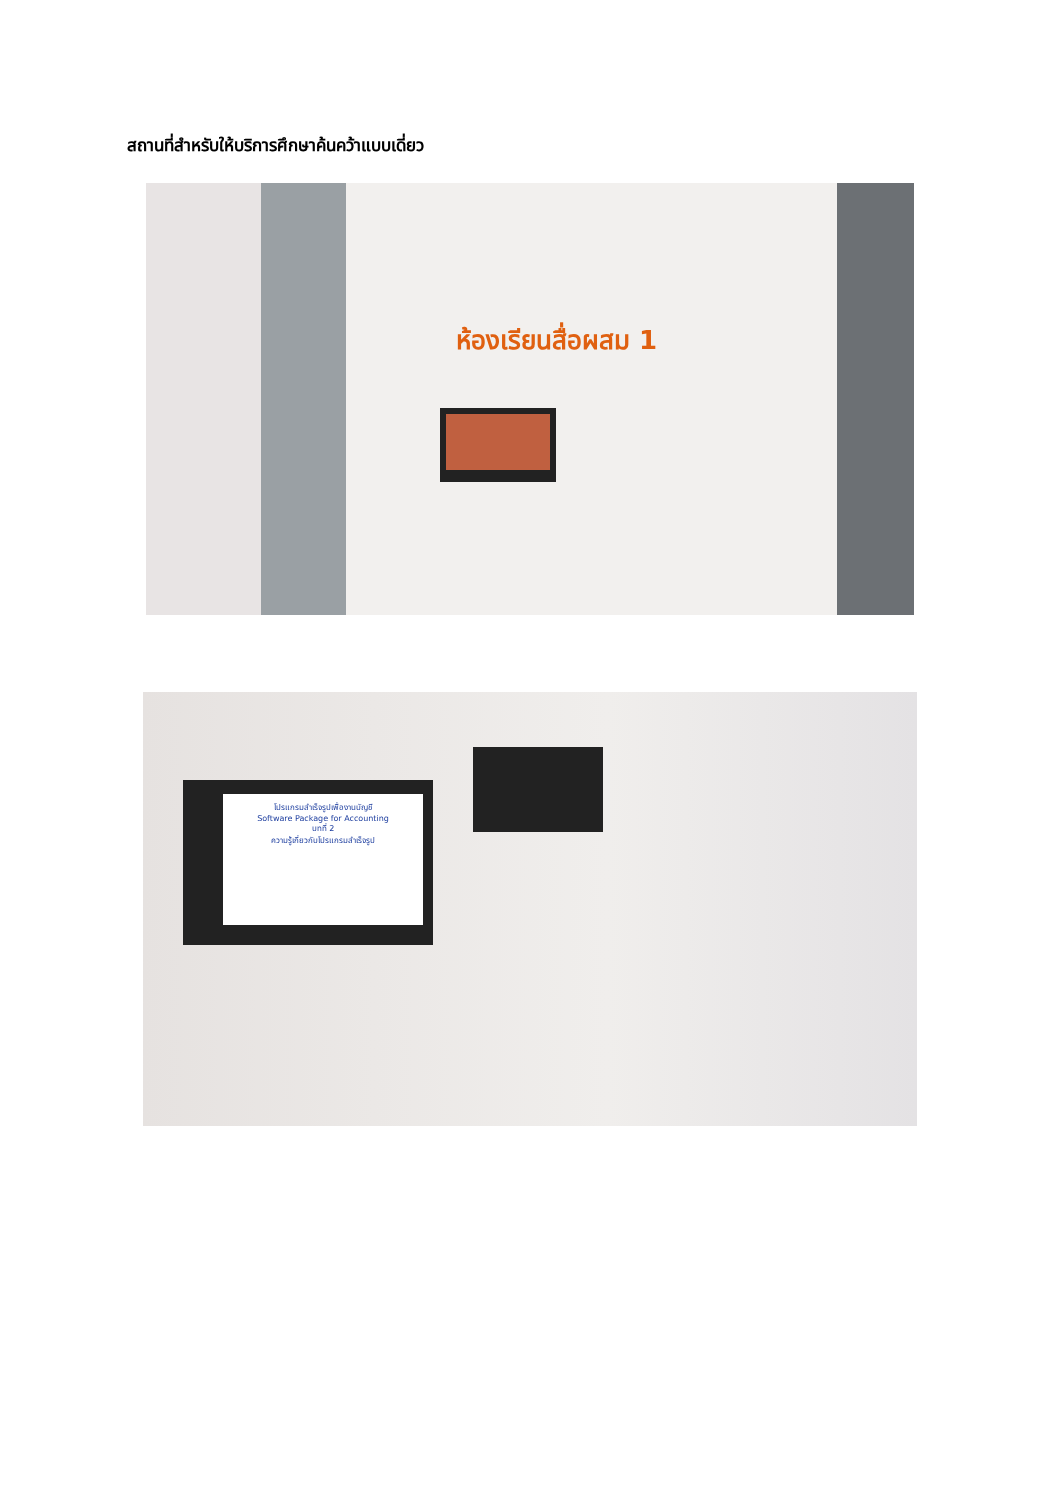สถานที่สำหรับให้บริการศึกษาค้นคว้าแบบเดี่ยว
ห้องเรียนสื่อผสม 1
โปรแกรมสำเร็จรูปเพื่องานบัญชี
Software Package for Accounting
บทที่ 2
ความรู้เกี่ยวกับโปรแกรมสำเร็จรูป